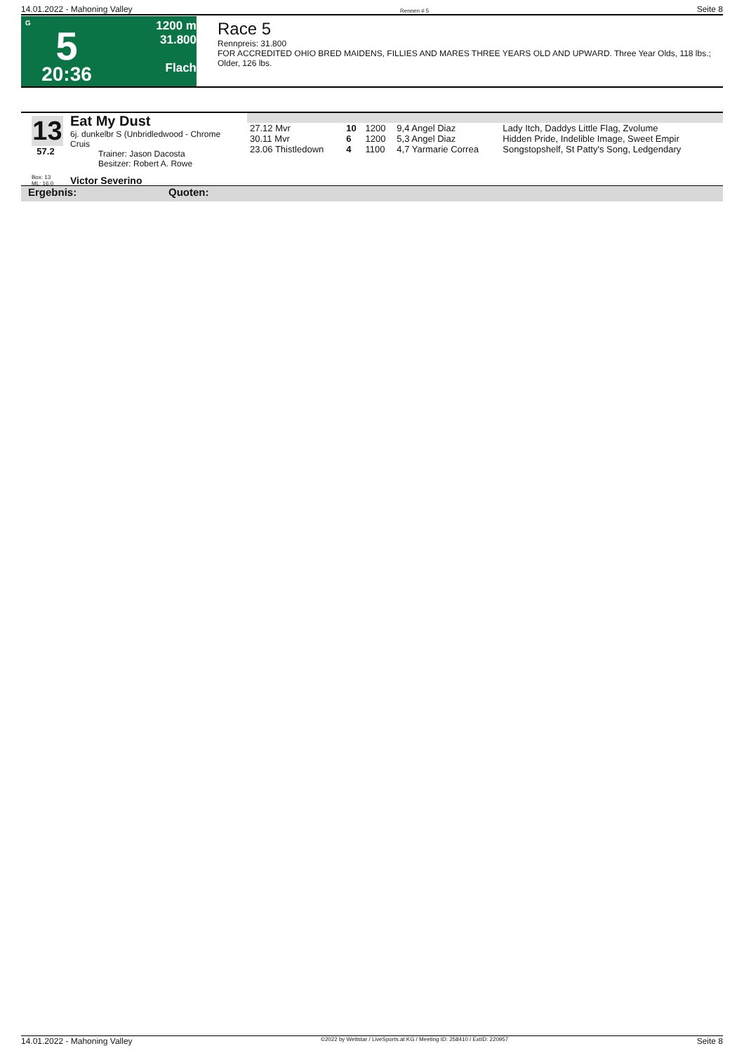14.01.2022 - Mahoning Valley Rennen # 5 Seite 8
G
5
20:36
1200 m
31.800
Flach
Race 5
Rennpreis: 31.800
FOR ACCREDITED OHIO BRED MAIDENS, FILLIES AND MARES THREE YEARS OLD AND UPWARD. Three Year Olds, 118 lbs.; Older, 126 lbs.
13
57.2
Eat My Dust
6j. dunkelbr S (Unbridledwood - Chrome Cruis
Trainer: Jason Dacosta
Besitzer: Robert A. Rowe
| 27.12 Mvr | 10 | 1200 | 9,4 Angel Diaz | Lady Itch, Daddys Little Flag, Zvolume |
| 30.11 Mvr | 6 | 1200 | 5,3 Angel Diaz | Hidden Pride, Indelible Image, Sweet Empir |
| 23.06 Thistledown | 4 | 1100 | 4,7 Yarmarie Correa | Songstopshelf, St Patty's Song, Ledgendary |
Box: 13
ML: 16,0 Victor Severino
Ergebnis: Quoten:
14.01.2022 - Mahoning Valley ©2022 by Wettstar / LiveSports.at KG / Meeting ID: 258410 / ExtID: 220957 Seite 8